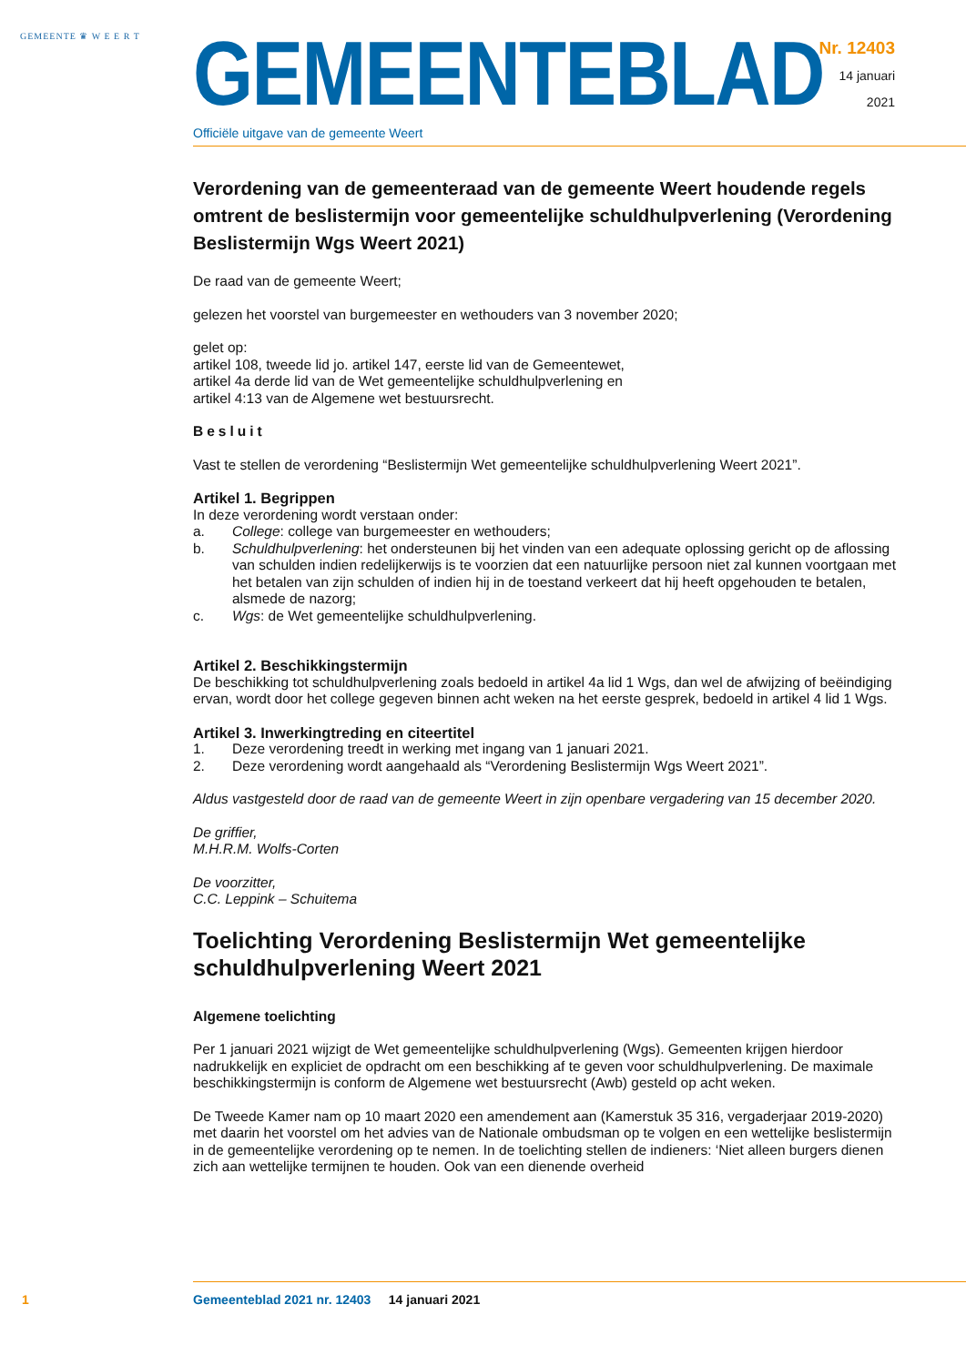GEMEENTE ♛ W E E R T
GEMEENTEBLAD
Officiële uitgave van de gemeente Weert
Nr. 12403
14 januari
2021
Verordening van de gemeenteraad van de gemeente Weert houdende regels omtrent de beslistermijn voor gemeentelijke schuldhulpverlening (Verordening Beslistermijn Wgs Weert 2021)
De raad van de gemeente Weert;
gelezen het voorstel van burgemeester en wethouders van 3 november 2020;
gelet op:
artikel 108, tweede lid jo. artikel 147, eerste lid van de Gemeentewet,
artikel 4a derde lid van de Wet gemeentelijke schuldhulpverlening en
artikel 4:13 van de Algemene wet bestuursrecht.
Besluit
Vast te stellen de verordening “Beslistermijn Wet gemeentelijke schuldhulpverlening Weert 2021”.
Artikel 1. Begrippen
In deze verordening wordt verstaan onder:
a. College: college van burgemeester en wethouders;
b. Schuldhulpverlening: het ondersteunen bij het vinden van een adequate oplossing gericht op de aflossing van schulden indien redelijkerwijs is te voorzien dat een natuurlijke persoon niet zal kunnen voortgaan met het betalen van zijn schulden of indien hij in de toestand verkeert dat hij heeft opgehouden te betalen, alsmede de nazorg;
c. Wgs: de Wet gemeentelijke schuldhulpverlening.
Artikel 2. Beschikkingstermijn
De beschikking tot schuldhulpverlening zoals bedoeld in artikel 4a lid 1 Wgs, dan wel de afwijzing of beëindiging ervan, wordt door het college gegeven binnen acht weken na het eerste gesprek, bedoeld in artikel 4 lid 1 Wgs.
Artikel 3. Inwerkingtreding en citeertitel
1. Deze verordening treedt in werking met ingang van 1 januari 2021.
2. Deze verordening wordt aangehaald als “Verordening Beslistermijn Wgs Weert 2021”.
Aldus vastgesteld door de raad van de gemeente Weert in zijn openbare vergadering van 15 december 2020.
De griffier,
M.H.R.M. Wolfs-Corten
De voorzitter,
C.C. Leppink – Schuitema
Toelichting Verordening Beslistermijn Wet gemeentelijke schuldhulpverlening Weert 2021
Algemene toelichting
Per 1 januari 2021 wijzigt de Wet gemeentelijke schuldhulpverlening (Wgs). Gemeenten krijgen hierdoor nadrukkelijk en expliciet de opdracht om een beschikking af te geven voor schuldhulpverlening. De maximale beschikkingstermijn is conform de Algemene wet bestuursrecht (Awb) gesteld op acht weken.
De Tweede Kamer nam op 10 maart 2020 een amendement aan (Kamerstuk 35 316, vergaderjaar 2019-2020) met daarin het voorstel om het advies van de Nationale ombudsman op te volgen en een wettelijke beslistermijn in de gemeentelijke verordening op te nemen. In de toelichting stellen de indieners: ‘Niet alleen burgers dienen zich aan wettelijke termijnen te houden. Ook van een dienende overheid
1 Gemeenteblad 2021 nr. 12403 14 januari 2021